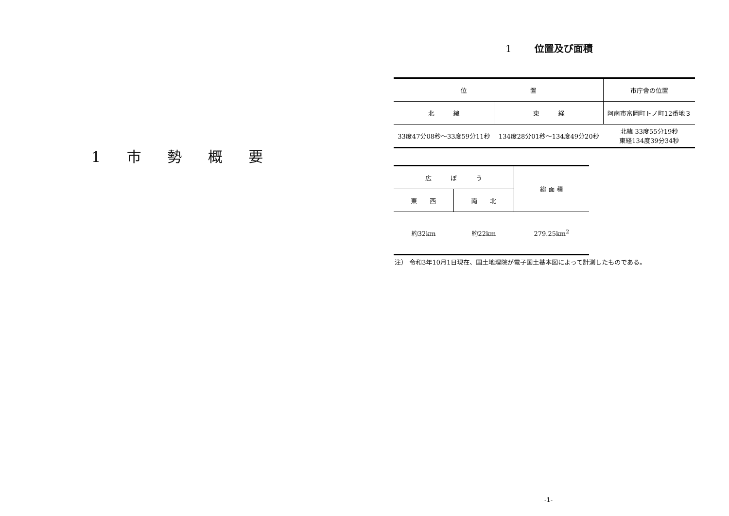1 市 勢 概 要
1 位置及び面積
| 位 置 | | 市庁舎の位置 |
| --- | --- | --- |
| 北 緯 | 東 経 | 阿南市富岡町トノ町12番地３ |
| 33度47分08秒～33度59分11秒 | 134度28分01秒～134度49分20秒 | 北緯 33度55分19秒 東経134度39分34秒 |
| 広 ぼ う | | 総 面 積 |
| --- | --- | --- |
| 東 西 | 南 北 | |
| 約32km | 約22km | 279.25km<sup>2</sup> |
注） 令和3年10月1日現在、国土地理院が電子国土基本図によって計測したものである。
-1-